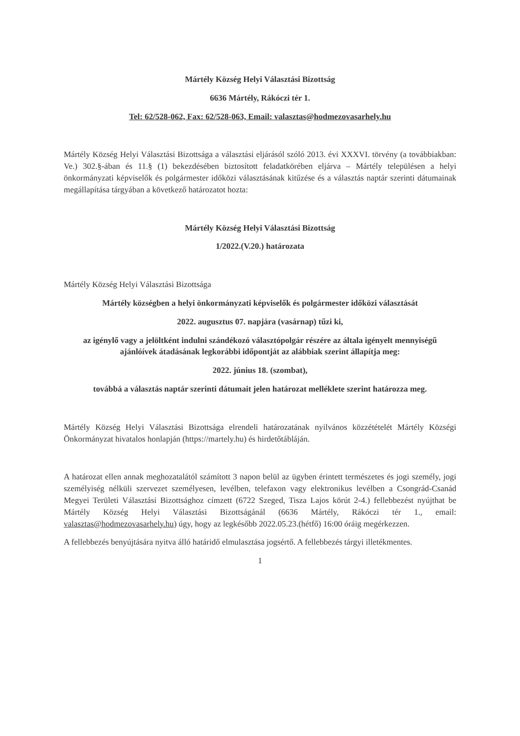Mártély Község Helyi Választási Bizottság
6636 Mártély, Rákóczi tér 1.
Tel: 62/528-062, Fax: 62/528-063, Email: valasztas@hodmezovasarhely.hu
Mártély Község Helyi Választási Bizottsága a választási eljárásól szóló 2013. évi XXXVI. törvény (a továbbiakban: Ve.) 302.§-ában és 11.§ (1) bekezdésében biztosított feladatkörében eljárva – Mártély településen a helyi önkormányzati képviselők és polgármester időközi választásának kitűzése és a választás naptár szerinti dátumainak megállapítása tárgyában a következő határozatot hozta:
Mártély Község Helyi Választási Bizottság
1/2022.(V.20.) határozata
Mártély Község Helyi Választási Bizottsága
Mártély községben a helyi önkormányzati képviselők és polgármester időközi választását
2022. augusztus 07. napjára (vasárnap) tűzi ki,
az igénylő vagy a jelöltként indulni szándékozó választópolgár részére az általa igényelt mennyiségű ajánlóívek átadásának legkorábbi időpontját az alábbiak szerint állapítja meg:
2022. június 18. (szombat),
továbbá a választás naptár szerinti dátumait jelen határozat melléklete szerint határozza meg.
Mártély Község Helyi Választási Bizottsága elrendeli határozatának nyilvános közzétételét Mártély Községi Önkormányzat hivatalos honlapján (https://martely.hu) és hirdetőtábláján.
A határozat ellen annak meghozatalától számított 3 napon belül az ügyben érintett természetes és jogi személy, jogi személyiség nélküli szervezet személyesen, levélben, telefaxon vagy elektronikus levélben a Csongrád-Csanád Megyei Területi Választási Bizottsághoz címzett (6722 Szeged, Tisza Lajos körút 2-4.) fellebbezést nyújthat be Mártély Község Helyi Választási Bizottságánál (6636 Mártély, Rákóczi tér 1., email: valasztas@hodmezovasarhely.hu) úgy, hogy az legkésőbb 2022.05.23.(hétfő) 16:00 óráig megérkezzen.
A fellebbezés benyújtására nyitva álló határidő elmulasztása jogsértő. A fellebbezés tárgyi illetékmentes.
1